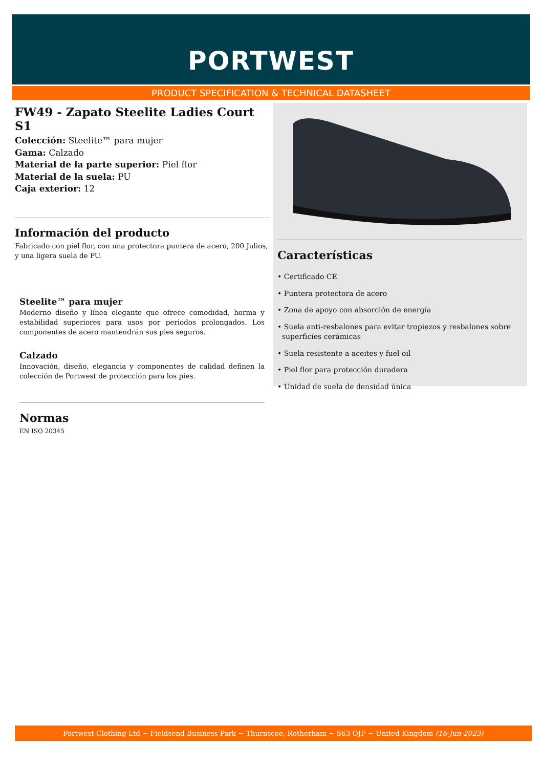PORTWEST
PRODUCT SPECIFICATION & TECHNICAL DATASHEET
FW49 - Zapato Steelite Ladies Court S1
Colección: Steelite™ para mujer
Gama: Calzado
Material de la parte superior: Piel flor
Material de la suela: PU
Caja exterior: 12
Información del producto
Fabricado con piel flor, con una protectora puntera de acero, 200 Julios, y una ligera suela de PU.
Steelite™ para mujer
Moderno diseño y línea elegante que ofrece comodidad, horma y estabilidad superiores para usos por periodos prolongados. Los componentes de acero mantendrán sus pies seguros.
Calzado
Innovación, diseño, elegancia y componentes de calidad definen la colección de Portwest de protección para los pies.
Normas
EN ISO 20345
Características
• Certificado CE
• Puntera protectora de acero
• Zona de apoyo con absorción de energía
• Suela anti-resbalones para evitar tropiezos y resbalones sobre
superficies cerámicas
• Suela resistente a aceites y fuel oil
• Piel flor para protección duradera
• Unidad de suela de densidad única
Portwest Clothing Ltd ~ Fieldsend Business Park ~ Thurnscoe, Rotherham ~ S63 OJF ~ United Kingdom (16-Jun-2023)